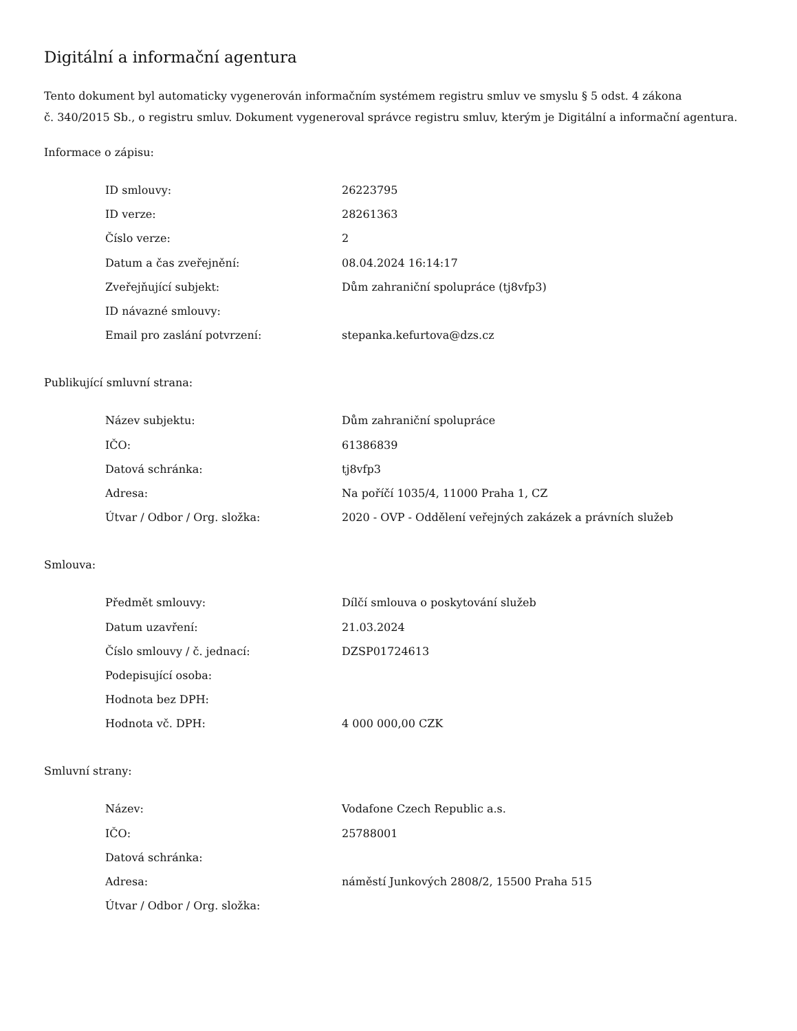Digitální a informační agentura
Tento dokument byl automaticky vygenerován informačním systémem registru smluv ve smyslu § 5 odst. 4 zákona
č. 340/2015 Sb., o registru smluv. Dokument vygeneroval správce registru smluv, kterým je Digitální a informační agentura.
Informace o zápisu:
| ID smlouvy: | 26223795 |
| ID verze: | 28261363 |
| Číslo verze: | 2 |
| Datum a čas zveřejnění: | 08.04.2024 16:14:17 |
| Zveřejňující subjekt: | Dům zahraniční spolupráce (tj8vfp3) |
| ID návazné smlouvy: | |
| Email pro zaslání potvrzení: | stepanka.kefurtova@dzs.cz |
Publikující smluvní strana:
| Název subjektu: | Dům zahraniční spolupráce |
| IČO: | 61386839 |
| Datová schránka: | tj8vfp3 |
| Adresa: | Na poříčí 1035/4, 11000 Praha 1, CZ |
| Útvar / Odbor / Org. složka: | 2020 - OVP - Oddělení veřejných zakázek a právních služeb |
Smlouva:
| Předmět smlouvy: | Dílčí smlouva o poskytování služeb |
| Datum uzavření: | 21.03.2024 |
| Číslo smlouvy / č. jednací: | DZSP01724613 |
| Podepisující osoba: | |
| Hodnota bez DPH: | |
| Hodnota vč. DPH: | 4 000 000,00 CZK |
Smluvní strany:
| Název: | Vodafone Czech Republic a.s. |
| IČO: | 25788001 |
| Datová schránka: | |
| Adresa: | náměstí Junkových 2808/2, 15500 Praha 515 |
| Útvar / Odbor / Org. složka: | |